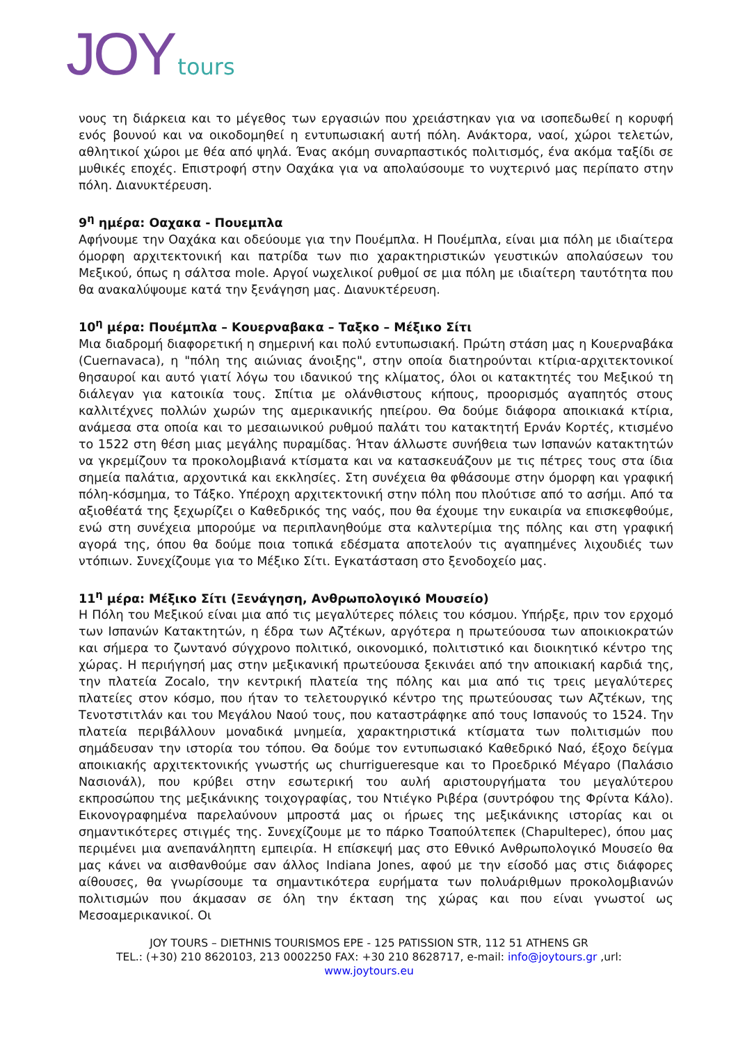JOY tours
νους τη διάρκεια και το μέγεθος των εργασιών που χρειάστηκαν για να ισοπεδωθεί η κορυφή ενός βουνού και να οικοδομηθεί η εντυπωσιακή αυτή πόλη. Ανάκτορα, ναοί, χώροι τελετών, αθλητικοί χώροι με θέα από ψηλά. Ένας ακόμη συναρπαστικός πολιτισμός, ένα ακόμα ταξίδι σε μυθικές εποχές. Επιστροφή στην Οαχάκα για να απολαύσουμε το νυχτερινό μας περίπατο στην πόλη. Διανυκτέρευση.
9<sup>η</sup> ημέρα: Οαχακα - Πουεμπλα
Αφήνουμε την Οαχάκα και οδεύουμε για την Πουέμπλα. Η Πουέμπλα, είναι μια πόλη με ιδιαίτερα όμορφη αρχιτεκτονική και πατρίδα των πιο χαρακτηριστικών γευστικών απολαύσεων του Μεξικού, όπως η σάλτσα mole. Αργοί νωχελικοί ρυθμοί σε μια πόλη με ιδιαίτερη ταυτότητα που θα ανακαλύψουμε κατά την ξενάγηση μας. Διανυκτέρευση.
10<sup>η</sup> μέρα: Πουέμπλα – Κουερναβακα – Ταξκο – Μέξικο Σίτι
Μια διαδρομή διαφορετική η σημερινή και πολύ εντυπωσιακή. Πρώτη στάση μας η Κουερναβάκα (Cuernavaca), η "πόλη της αιώνιας άνοιξης", στην οποία διατηρούνται κτίρια-αρχιτεκτονικοί θησαυροί και αυτό γιατί λόγω του ιδανικού της κλίματος, όλοι οι κατακτητές του Μεξικού τη διάλεγαν για κατοικία τους. Σπίτια με ολάνθιστους κήπους, προορισμός αγαπητός στους καλλιτέχνες πολλών χωρών της αμερικανικής ηπείρου. Θα δούμε διάφορα αποικιακά κτίρια, ανάμεσα στα οποία και το μεσαιωνικού ρυθμού παλάτι του κατακτητή Ερνάν Κορτές, κτισμένο το 1522 στη θέση μιας μεγάλης πυραμίδας. Ήταν άλλωστε συνήθεια των Ισπανών κατακτητών να γκρεμίζουν τα προκολομβιανά κτίσματα και να κατασκευάζουν με τις πέτρες τους στα ίδια σημεία παλάτια, αρχοντικά και εκκλησίες. Στη συνέχεια θα φθάσουμε στην όμορφη και γραφική πόλη-κόσμημα, το Τάξκο. Υπέροχη αρχιτεκτονική στην πόλη που πλούτισε από το ασήμι. Από τα αξιοθέατά της ξεχωρίζει ο Καθεδρικός της ναός, που θα έχουμε την ευκαιρία να επισκεφθούμε, ενώ στη συνέχεια μπορούμε να περιπλανηθούμε στα καλντερίμια της πόλης και στη γραφική αγορά της, όπου θα δούμε ποια τοπικά εδέσματα αποτελούν τις αγαπημένες λιχουδιές των ντόπιων. Συνεχίζουμε για το Μέξικο Σίτι. Εγκατάσταση στο ξενοδοχείο μας.
11<sup>η</sup> μέρα: Μέξικο Σίτι (Ξενάγηση, Ανθρωπολογικό Μουσείο)
Η Πόλη του Μεξικού είναι μια από τις μεγαλύτερες πόλεις του κόσμου. Υπήρξε, πριν τον ερχομό των Ισπανών Κατακτητών, η έδρα των Αζτέκων, αργότερα η πρωτεύουσα των αποικιοκρατών και σήμερα το ζωντανό σύγχρονο πολιτικό, οικονομικό, πολιτιστικό και διοικητικό κέντρο της χώρας. Η περιήγησή μας στην μεξικανική πρωτεύουσα ξεκινάει από την αποικιακή καρδιά της, την πλατεία Zocalo, την κεντρική πλατεία της πόλης και μια από τις τρεις μεγαλύτερες πλατείες στον κόσμο, που ήταν το τελετουργικό κέντρο της πρωτεύουσας των Αζτέκων, της Τενοτστιτλάν και του Μεγάλου Ναού τους, που καταστράφηκε από τους Ισπανούς το 1524. Την πλατεία περιβάλλουν μοναδικά μνημεία, χαρακτηριστικά κτίσματα των πολιτισμών που σημάδευσαν την ιστορία του τόπου. Θα δούμε τον εντυπωσιακό Καθεδρικό Ναό, έξοχο δείγμα αποικιακής αρχιτεκτονικής γνωστής ως churrigueresque και το Προεδρικό Μέγαρο (Παλάσιο Νασιονάλ), που κρύβει στην εσωτερική του αυλή αριστουργήματα του μεγαλύτερου εκπροσώπου της μεξικάνικης τοιχογραφίας, του Ντιέγκο Ριβέρα (συντρόφου της Φρίντα Κάλο). Εικονογραφημένα παρελαύνουν μπροστά μας οι ήρωες της μεξικάνικης ιστορίας και οι σημαντικότερες στιγμές της. Συνεχίζουμε με το πάρκο Τσαπούλτεπεκ (Chapultepec), όπου μας περιμένει μια ανεπανάληπτη εμπειρία. Η επίσκεψή μας στο Εθνικό Ανθρωπολογικό Μουσείο θα μας κάνει να αισθανθούμε σαν άλλος Indiana Jones, αφού με την είσοδό μας στις διάφορες αίθουσες, θα γνωρίσουμε τα σημαντικότερα ευρήματα των πολυάριθμων προκολομβιανών πολιτισμών που άκμασαν σε όλη την έκταση της χώρας και που είναι γνωστοί ως Μεσοαμερικανικοί. Οι
JOY TOURS – DIETHNIS TOURISMOS EPE - 125 PATISSION STR, 112 51 ATHENS GR
TEL.: (+30) 210 8620103, 213 0002250 FAX: +30 210 8628717, e-mail: info@joytours.gr ,url:
www.joytours.eu